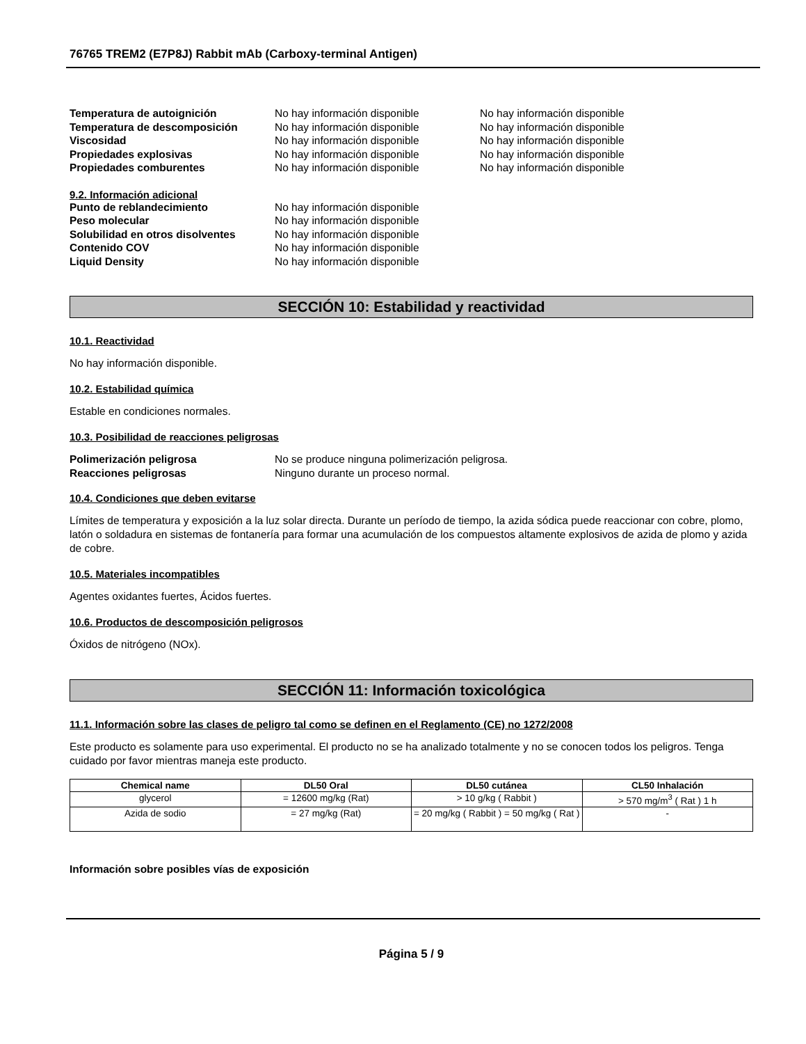76765 TREM2 (E7P8J) Rabbit mAb (Carboxy-terminal Antigen)
Temperatura de autoignición No hay información disponible No hay información disponible Temperatura de descomposición No hay información disponible No hay información disponible Viscosidad No hay información disponible No hay información disponible Propiedades explosivas No hay información disponible No hay información disponible Propiedades comburentes No hay información disponible No hay información disponible
9.2. Información adicional
Punto de reblandecimiento No hay información disponible Peso molecular No hay información disponible Solubilidad en otros disolventes No hay información disponible Contenido COV No hay información disponible Liquid Density No hay información disponible
SECCIÓN 10: Estabilidad y reactividad
10.1. Reactividad
No hay información disponible.
10.2. Estabilidad química
Estable en condiciones normales.
10.3. Posibilidad de reacciones peligrosas
Polimerización peligrosa No se produce ninguna polimerización peligrosa. Reacciones peligrosas Ninguno durante un proceso normal.
10.4. Condiciones que deben evitarse
Límites de temperatura y exposición a la luz solar directa. Durante un período de tiempo, la azida sódica puede reaccionar con cobre, plomo, latón o soldadura en sistemas de fontanería para formar una acumulación de los compuestos altamente explosivos de azida de plomo y azida de cobre.
10.5. Materiales incompatibles
Agentes oxidantes fuertes, Ácidos fuertes.
10.6. Productos de descomposición peligrosos
Óxidos de nitrógeno (NOx).
SECCIÓN 11: Información toxicológica
11.1. Información sobre las clases de peligro tal como se definen en el Reglamento (CE) no 1272/2008
Este producto es solamente para uso experimental. El producto no se ha analizado totalmente y no se conocen todos los peligros. Tenga cuidado por favor mientras maneja este producto.
| Chemical name | DL50 Oral | DL50 cutánea | CL50 Inhalación |
| --- | --- | --- | --- |
| glycerol | = 12600 mg/kg (Rat) | > 10 g/kg ( Rabbit ) | > 570 mg/m<sup>3</sup> ( Rat ) 1 h |
| Azida de sodio | = 27 mg/kg (Rat) | = 20 mg/kg ( Rabbit ) = 50 mg/kg ( Rat ) | - |
Información sobre posibles vías de exposición
Página 5 / 9